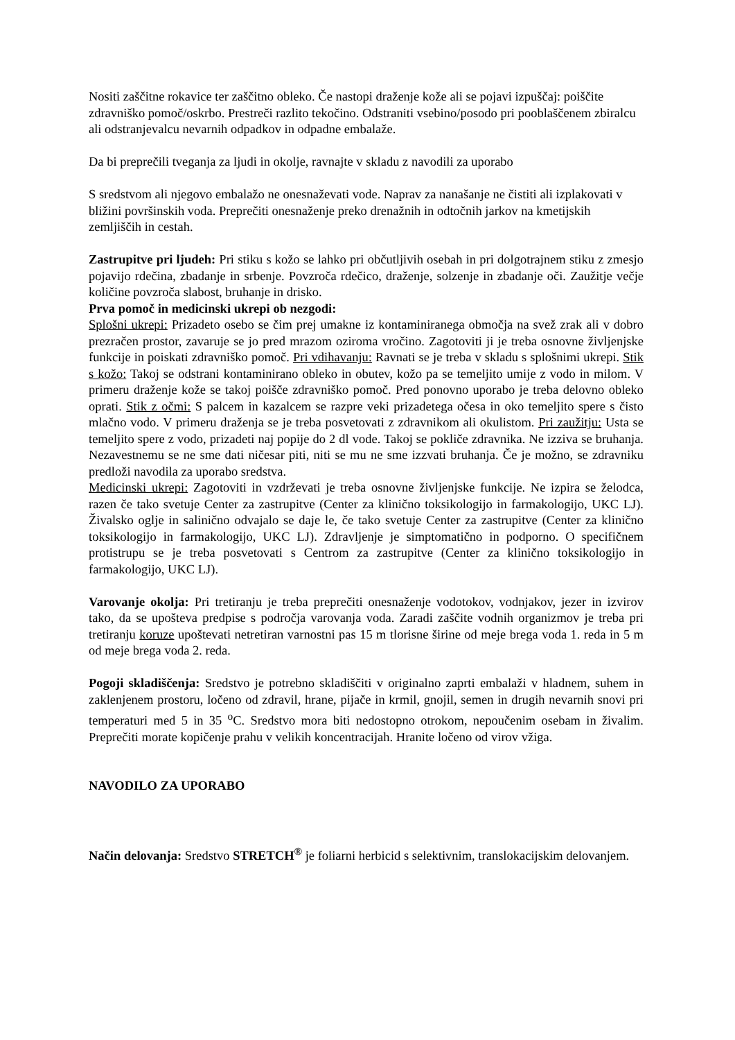Nositi zaščitne rokavice ter zaščitno obleko. Če nastopi draženje kože ali se pojavi izpuščaj: poiščite zdravniško pomoč/oskrbo. Prestreči razlito tekočino. Odstraniti vsebino/posodo pri pooblaščenem zbiralcu ali odstranjevalcu nevarnih odpadkov in odpadne embalaže.
Da bi preprečili tveganja za ljudi in okolje, ravnajte v skladu z navodili za uporabo
S sredstvom ali njegovo embalažo ne onesnaževati vode. Naprav za nanašanje ne čistiti ali izplakovati v bližini površinskih voda. Preprečiti onesnaženje preko drenažnih in odtočnih jarkov na kmetijskih zemljiščih in cestah.
Zastrupitve pri ljudeh: Pri stiku s kožo se lahko pri občutljivih osebah in pri dolgotrajnem stiku z zmesjo pojavijo rdečina, zbadanje in srbenje. Povzroča rdečico, draženje, solzenje in zbadanje oči. Zaužitje večje količine povzroča slabost, bruhanje in drisko.
Prva pomoč in medicinski ukrepi ob nezgodi:
Splošni ukrepi: Prizadeto osebo se čim prej umakne iz kontaminiranega območja na svež zrak ali v dobro prezračen prostor, zavaruje se jo pred mrazom oziroma vročino. Zagotoviti ji je treba osnovne življenjske funkcije in poiskati zdravniško pomoč. Pri vdihavanju: Ravnati se je treba v skladu s splošnimi ukrepi. Stik s kožo: Takoj se odstrani kontaminirano obleko in obutev, kožo pa se temeljito umije z vodo in milom. V primeru draženje kože se takoj poišče zdravniško pomoč. Pred ponovno uporabo je treba delovno obleko oprati. Stik z očmi: S palcem in kazalcem se razpre veki prizadetega očesa in oko temeljito spere s čisto mlačno vodo. V primeru draženja se je treba posvetovati z zdravnikom ali okulistom. Pri zaužitju: Usta se temeljito spere z vodo, prizadeti naj popije do 2 dl vode. Takoj se pokliče zdravnika. Ne izziva se bruhanja. Nezavestnemu se ne sme dati ničesar piti, niti se mu ne sme izzvati bruhanja. Če je možno, se zdravniku predloži navodila za uporabo sredstva.
Medicinski ukrepi: Zagotoviti in vzdrževati je treba osnovne življenjske funkcije. Ne izpira se želodca, razen če tako svetuje Center za zastrupitve (Center za klinično toksikologijo in farmakologijo, UKC LJ). Živalsko oglje in salinično odvajalo se daje le, če tako svetuje Center za zastrupitve (Center za klinično toksikologijo in farmakologijo, UKC LJ). Zdravljenje je simptomatično in podporno. O specifičnem protistrupu se je treba posvetovati s Centrom za zastrupitve (Center za klinično toksikologijo in farmakologijo, UKC LJ).
Varovanje okolja: Pri tretiranju je treba preprečiti onesnaženje vodotokov, vodnjakov, jezer in izvirov tako, da se upošteva predpise s področja varovanja voda. Zaradi zaščite vodnih organizmov je treba pri tretiranju koruze upoštevati netretiran varnostni pas 15 m tlorisne širine od meje brega voda 1. reda in 5 m od meje brega voda 2. reda.
Pogoji skladiščenja: Sredstvo je potrebno skladiščiti v originalno zaprti embalaži v hladnem, suhem in zaklenjenem prostoru, ločeno od zdravil, hrane, pijače in krmil, gnojil, semen in drugih nevarnih snovi pri temperaturi med 5 in 35 <sup>o</sup>C. Sredstvo mora biti nedostopno otrokom, nepoučenim osebam in živalim. Preprečiti morate kopičenje prahu v velikih koncentracijah. Hranite ločeno od virov vžiga.
NAVODILO ZA UPORABO
Način delovanja: Sredstvo STRETCH<sup>®</sup> je foliarni herbicid s selektivnim, translokacijskim delovanjem.